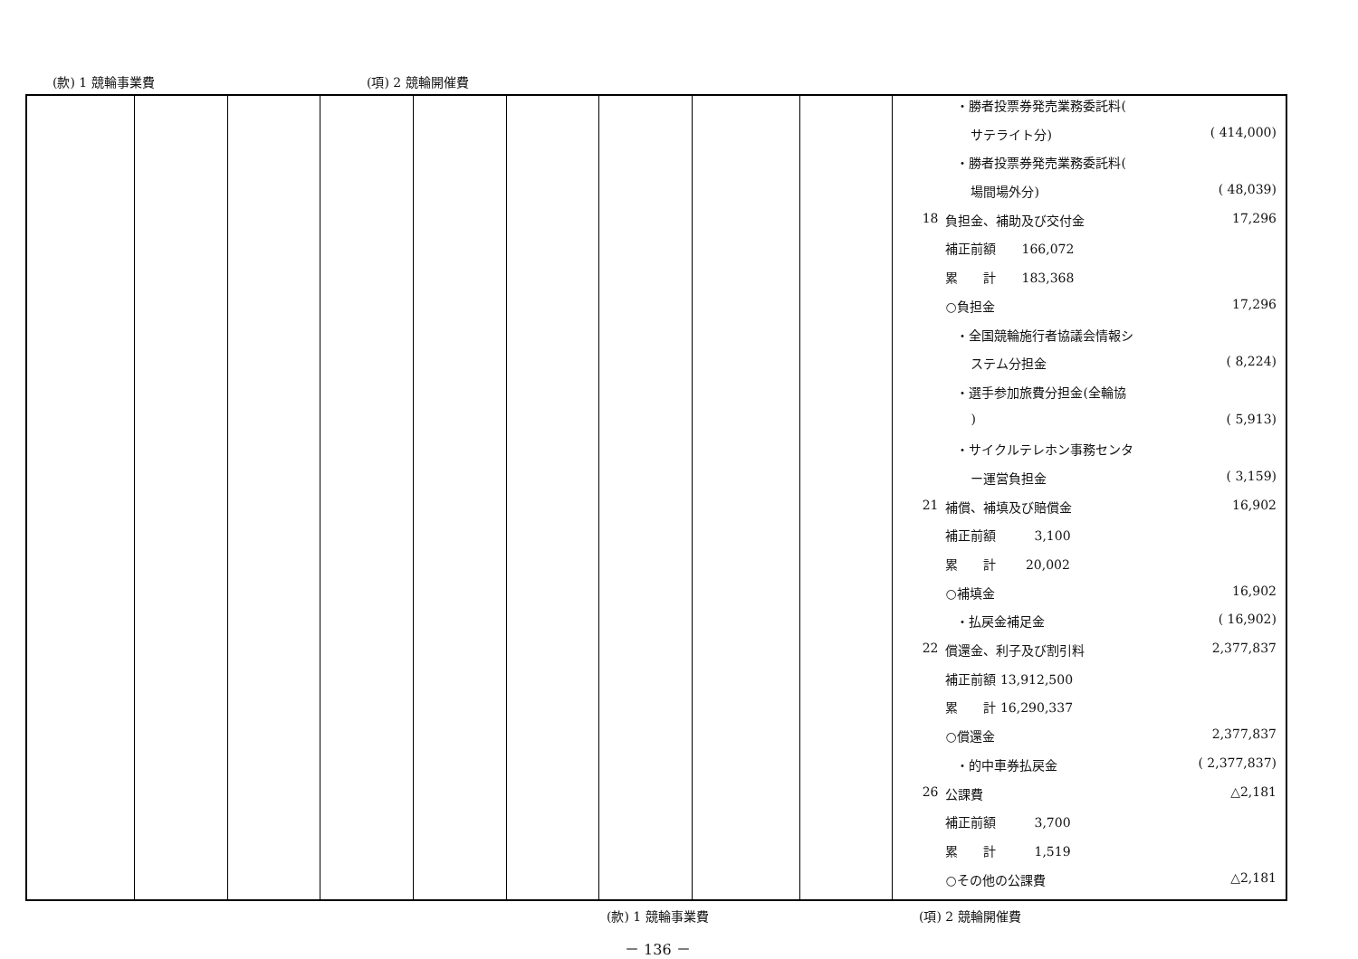(款) 1 競輪事業費 (項) 2 競輪開催費
| | | | | | | | | | / / ・勝者投票券発売業務委託料( / / / / サテライト分) / ( 414,000) / / / ・勝者投票券発売業務委託料( / / / / 場間場外分) / ( 48,039) / / 18 / 負担金、補助及び交付金 / 17,296 / / / 補正前額 166,072 / / / / 累 計 183,368 / / / / ○負担金 / 17,296 / / / ・全国競輪施行者協議会情報シ / / / / ステム分担金 / ( 8,224) / / / ・選手参加旅費分担金(全輪協 / / / / ) / ( 5,913) / / / ・サイクルテレホン事務センタ / / / / ー運営負担金 / ( 3,159) / / 21 / 補償、補填及び賠償金 / 16,902 / / / 補正前額 3,100 / / / / 累 計 20,002 / / / / ○補填金 / 16,902 / / / ・払戻金補足金 / ( 16,902) / / 22 / 償還金、利子及び割引料 / 2,377,837 / / / 補正前額 13,912,500 / / / / 累 計 16,290,337 / / / / ○償還金 / 2,377,837 / / / ・的中車券払戻金 / ( 2,377,837) / / 26 / 公課費 / △2,181 / / / 補正前額 3,700 / / / / 累 計 1,519 / / / / ○その他の公課費 / △2,181 / |
(款) 1 競輪事業費 (項) 2 競輪開催費
－ 136 －